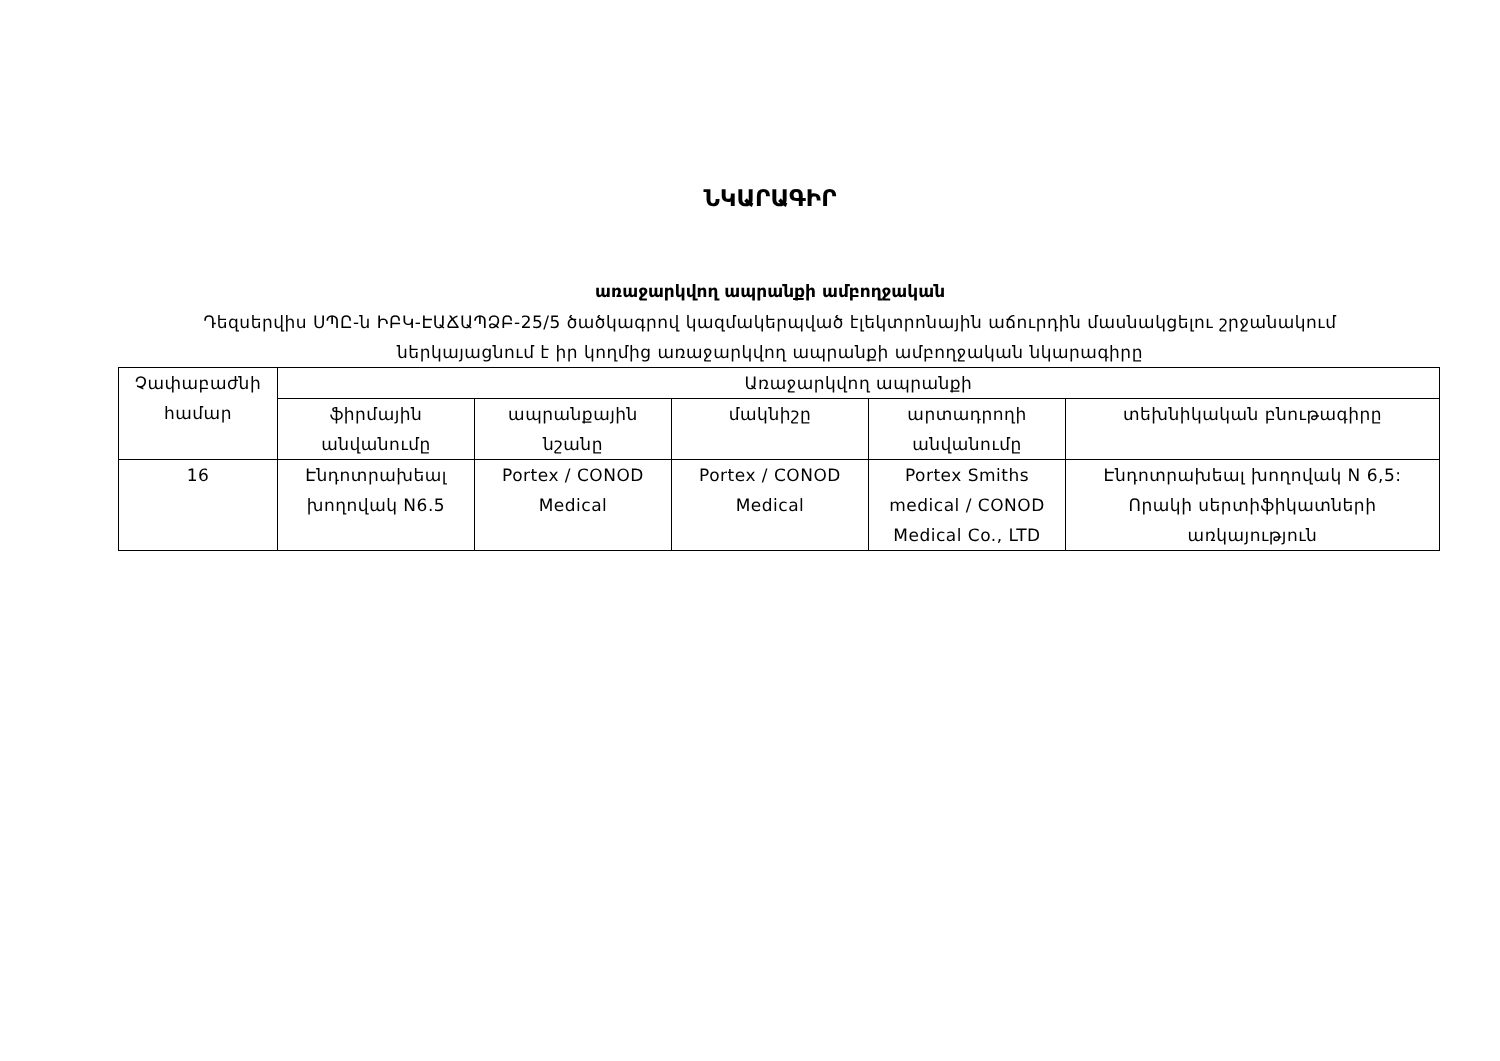ՆԿԱՐԱԳԻՐ
առաջարկվող ապրանքի ամբողջական
Դեզսերվիս ՍՊԸ-ն ԻԲԿ-ԷԱՃԱՊՁԲ-25/5 ծածկագրով կազմակերպված էլեկտրոնային աճուրդին մասնակցելու շրջանակում
ներկայացնում է իր կողմից առաջարկվող ապրանքի ամբողջական նկարագիրը
| Չափաբաժնի համար | Առաջարկվող ապրանքի | | | | |
| --- | --- | --- | --- | --- | --- |
| | ֆիրմային անվանումը | ապրանքային նշանը | մակնիշը | արտադրողի անվանումը | տեխնիկական բնութագիրը |
| 16 | Էնդոտրախեալ խողովակ N6.5 | Portex / CONOD Medical | Portex / CONOD Medical | Portex Smiths medical / CONOD Medical Co., LTD | Էնդոտրախեալ խողովակ N 6,5: Որակի սերտիֆիկատների առկայություն |